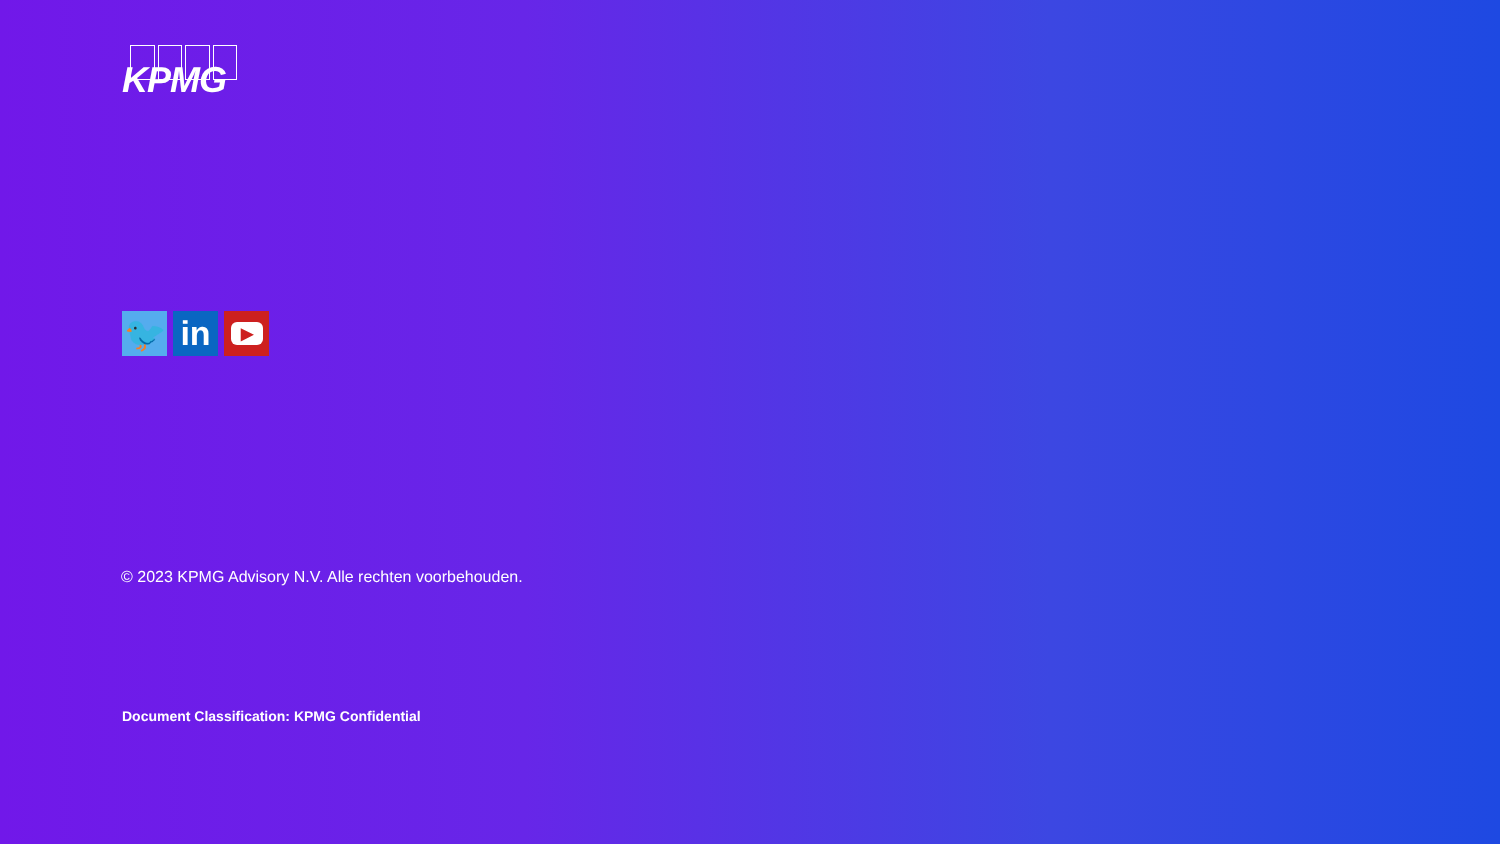KPMG
🐦 in
▶
© 2023 KPMG Advisory N.V. Alle rechten voorbehouden.
Document Classification: KPMG Confidential